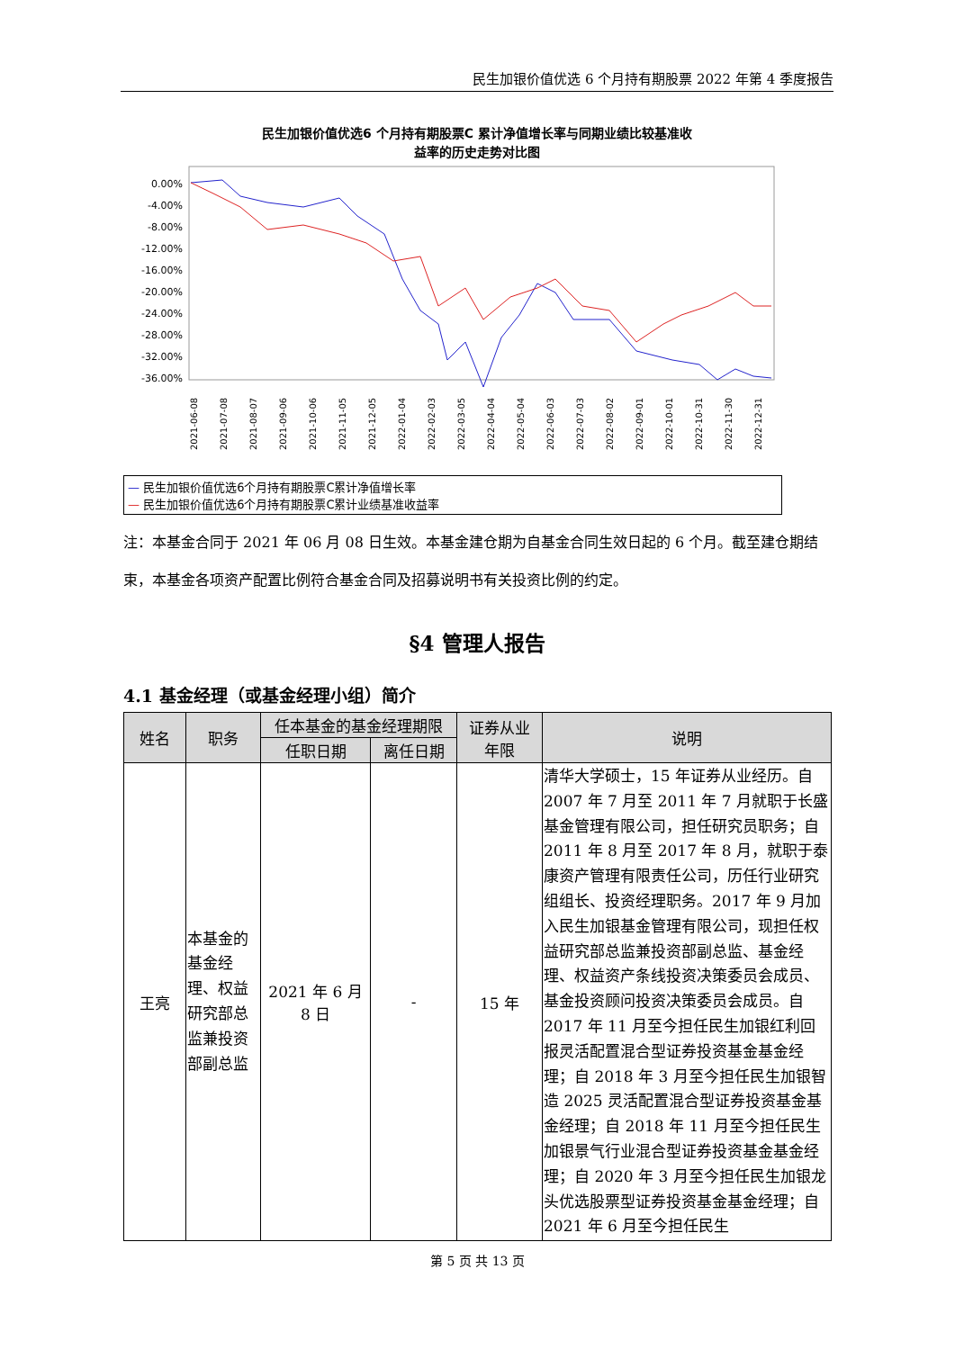民生加银价值优选 6 个月持有期股票 2022 年第 4 季度报告
民生加银价值优选6 个月持有期股票C 累计净值增长率与同期业绩比较基准收
益率的历史走势对比图
0.00%
-4.00%
-8.00%
-12.00%
-16.00%
-20.00%
-24.00%
-28.00%
-32.00%
-36.00%
2021-06-08
2021-07-08
2021-08-07
2021-09-06
2021-10-06
2021-11-05
2021-12-05
2022-01-04
2022-02-03
2022-03-05
2022-04-04
2022-05-04
2022-06-03
2022-07-03
2022-08-02
2022-09-01
2022-10-01
2022-10-31
2022-11-30
2022-12-31
— 民生加银价值优选6个月持有期股票C累计净值增长率
— 民生加银价值优选6个月持有期股票C累计业绩基准收益率
注：本基金合同于 2021 年 06 月 08 日生效。本基金建仓期为自基金合同生效日起的 6 个月。截至建仓期结束，本基金各项资产配置比例符合基金合同及招募说明书有关投资比例的约定。
§4 管理人报告
4.1 基金经理（或基金经理小组）简介
| 姓名 | 职务 | 任本基金的基金经理期限 | | 证券从业 年限 | 说明 |
| --- | --- | --- | --- | --- | --- |
| | | 任职日期 | 离任日期 | | |
| 王亮 | 本基金的基金经理、权益研究部总监兼投资部副总监 | 2021 年 6 月 8 日 | - | 15 年 | 清华大学硕士，15 年证券从业经历。自 2007 年 7 月至 2011 年 7 月就职于长盛基金管理有限公司，担任研究员职务；自 2011 年 8 月至 2017 年 8 月，就职于泰康资产管理有限责任公司，历任行业研究组组长、投资经理职务。2017 年 9 月加入民生加银基金管理有限公司，现担任权益研究部总监兼投资部副总监、基金经理、权益资产条线投资决策委员会成员、基金投资顾问投资决策委员会成员。自 2017 年 11 月至今担任民生加银红利回报灵活配置混合型证券投资基金基金经理；自 2018 年 3 月至今担任民生加银智造 2025 灵活配置混合型证券投资基金基金经理；自 2018 年 11 月至今担任民生加银景气行业混合型证券投资基金基金经理；自 2020 年 3 月至今担任民生加银龙头优选股票型证券投资基金基金经理；自 2021 年 6 月至今担任民生 |
第 5 页 共 13 页